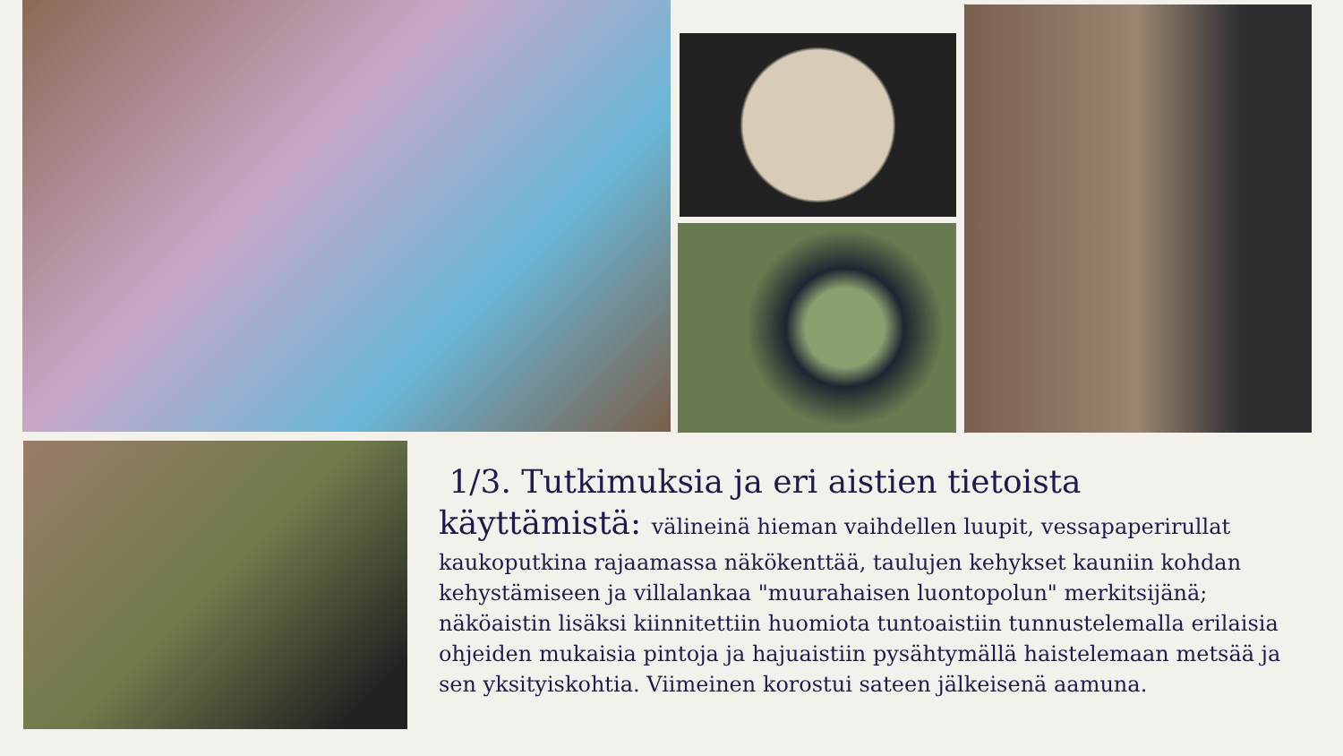1/3. Tutkimuksia ja eri aistien tietoista
käyttämistä: välineinä hieman vaihdellen luupit, vessapaperirullat
kaukoputkina rajaamassa näkökenttää, taulujen kehykset kauniin kohdan kehystämiseen ja villalankaa "muurahaisen luontopolun" merkitsijänä; näköaistin lisäksi kiinnitettiin huomiota tuntoaistiin tunnustelemalla erilaisia ohjeiden mukaisia pintoja ja hajuaistiin pysähtymällä haistelemaan metsää ja sen yksityiskohtia. Viimeinen korostui sateen jälkeisenä aamuna.